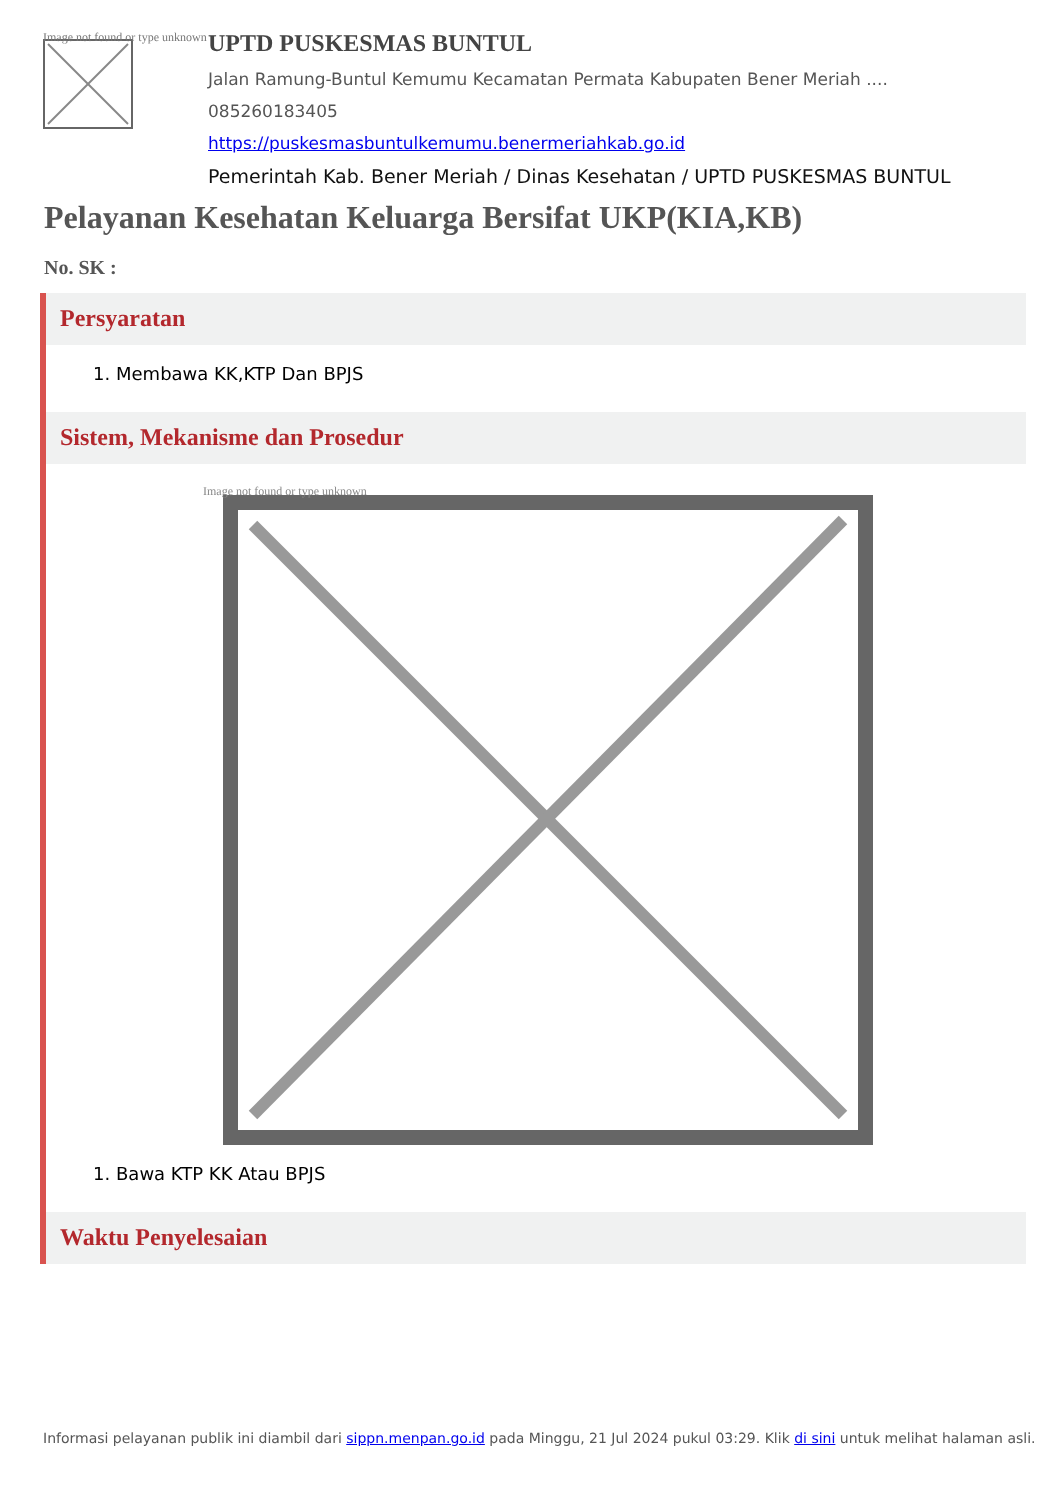Image not found or type unknown
UPTD PUSKESMAS BUNTUL
Jalan Ramung-Buntul Kemumu Kecamatan Permata Kabupaten Bener Meriah ....
085260183405
https://puskesmasbuntulkemumu.benermeriahkab.go.id
Pemerintah Kab. Bener Meriah / Dinas Kesehatan / UPTD PUSKESMAS BUNTUL
Pelayanan Kesehatan Keluarga Bersifat UKP(KIA,KB)
No. SK :
Persyaratan
1. Membawa KK,KTP Dan BPJS
Sistem, Mekanisme dan Prosedur
Image not found or type unknown
1. Bawa KTP KK Atau BPJS
Waktu Penyelesaian
Informasi pelayanan publik ini diambil dari sippn.menpan.go.id pada Minggu, 21 Jul 2024 pukul 03:29. Klik di sini untuk melihat halaman asli.